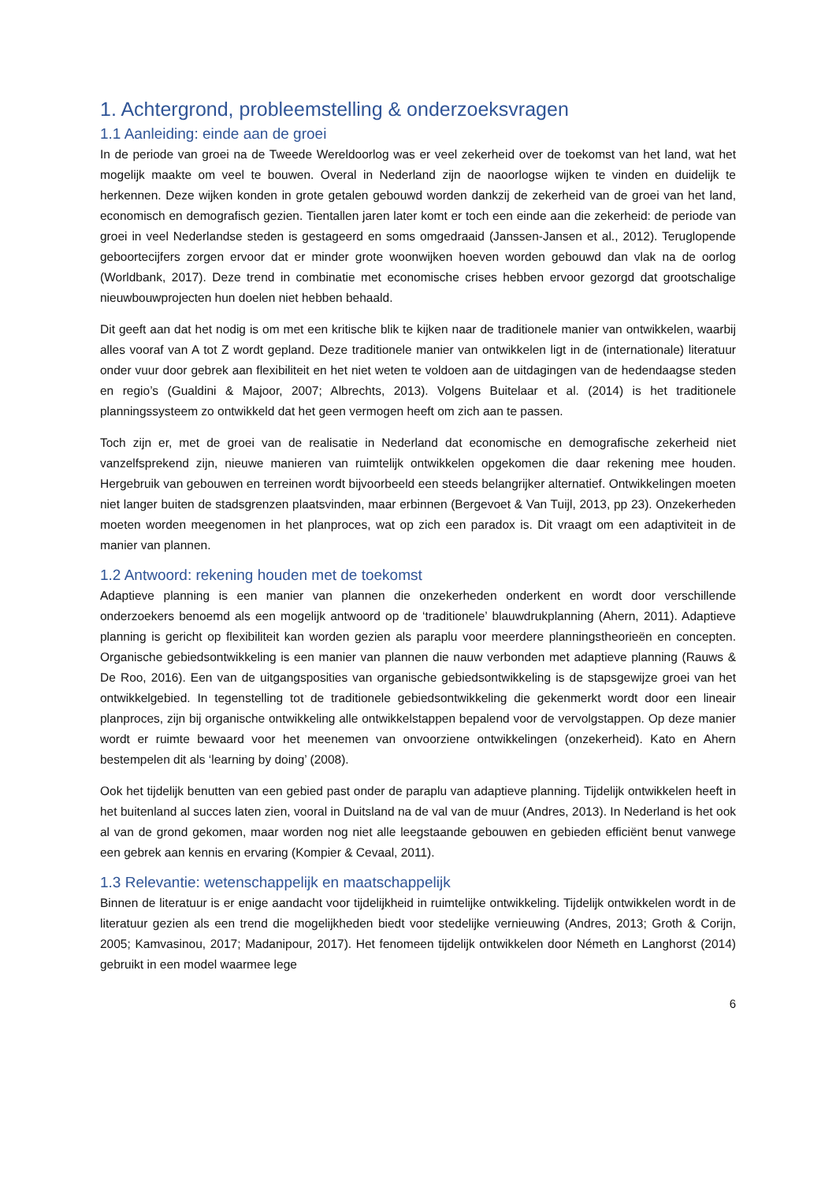1. Achtergrond, probleemstelling & onderzoeksvragen
1.1 Aanleiding: einde aan de groei
In de periode van groei na de Tweede Wereldoorlog was er veel zekerheid over de toekomst van het land, wat het mogelijk maakte om veel te bouwen. Overal in Nederland zijn de naoorlogse wijken te vinden en duidelijk te herkennen. Deze wijken konden in grote getalen gebouwd worden dankzij de zekerheid van de groei van het land, economisch en demografisch gezien. Tientallen jaren later komt er toch een einde aan die zekerheid: de periode van groei in veel Nederlandse steden is gestageerd en soms omgedraaid (Janssen-Jansen et al., 2012). Teruglopende geboortecijfers zorgen ervoor dat er minder grote woonwijken hoeven worden gebouwd dan vlak na de oorlog (Worldbank, 2017). Deze trend in combinatie met economische crises hebben ervoor gezorgd dat grootschalige nieuwbouwprojecten hun doelen niet hebben behaald.
Dit geeft aan dat het nodig is om met een kritische blik te kijken naar de traditionele manier van ontwikkelen, waarbij alles vooraf van A tot Z wordt gepland. Deze traditionele manier van ontwikkelen ligt in de (internationale) literatuur onder vuur door gebrek aan flexibiliteit en het niet weten te voldoen aan de uitdagingen van de hedendaagse steden en regio’s (Gualdini & Majoor, 2007; Albrechts, 2013). Volgens Buitelaar et al. (2014) is het traditionele planningssysteem zo ontwikkeld dat het geen vermogen heeft om zich aan te passen.
Toch zijn er, met de groei van de realisatie in Nederland dat economische en demografische zekerheid niet vanzelfsprekend zijn, nieuwe manieren van ruimtelijk ontwikkelen opgekomen die daar rekening mee houden. Hergebruik van gebouwen en terreinen wordt bijvoorbeeld een steeds belangrijker alternatief. Ontwikkelingen moeten niet langer buiten de stadsgrenzen plaatsvinden, maar erbinnen (Bergevoet & Van Tuijl, 2013, pp 23). Onzekerheden moeten worden meegenomen in het planproces, wat op zich een paradox is. Dit vraagt om een adaptiviteit in de manier van plannen.
1.2 Antwoord: rekening houden met de toekomst
Adaptieve planning is een manier van plannen die onzekerheden onderkent en wordt door verschillende onderzoekers benoemd als een mogelijk antwoord op de ‘traditionele’ blauwdrukplanning (Ahern, 2011). Adaptieve planning is gericht op flexibiliteit kan worden gezien als paraplu voor meerdere planningstheorieën en concepten. Organische gebiedsontwikkeling is een manier van plannen die nauw verbonden met adaptieve planning (Rauws & De Roo, 2016). Een van de uitgangsposities van organische gebiedsontwikkeling is de stapsgewijze groei van het ontwikkelgebied. In tegenstelling tot de traditionele gebiedsontwikkeling die gekenmerkt wordt door een lineair planproces, zijn bij organische ontwikkeling alle ontwikkelstappen bepalend voor de vervolgstappen. Op deze manier wordt er ruimte bewaard voor het meenemen van onvoorziene ontwikkelingen (onzekerheid). Kato en Ahern bestempelen dit als ‘learning by doing’ (2008).
Ook het tijdelijk benutten van een gebied past onder de paraplu van adaptieve planning. Tijdelijk ontwikkelen heeft in het buitenland al succes laten zien, vooral in Duitsland na de val van de muur (Andres, 2013). In Nederland is het ook al van de grond gekomen, maar worden nog niet alle leegstaande gebouwen en gebieden efficiënt benut vanwege een gebrek aan kennis en ervaring (Kompier & Cevaal, 2011).
1.3 Relevantie: wetenschappelijk en maatschappelijk
Binnen de literatuur is er enige aandacht voor tijdelijkheid in ruimtelijke ontwikkeling. Tijdelijk ontwikkelen wordt in de literatuur gezien als een trend die mogelijkheden biedt voor stedelijke vernieuwing (Andres, 2013; Groth & Corijn, 2005; Kamvasinou, 2017; Madanipour, 2017). Het fenomeen tijdelijk ontwikkelen door Németh en Langhorst (2014) gebruikt in een model waarmee lege
6